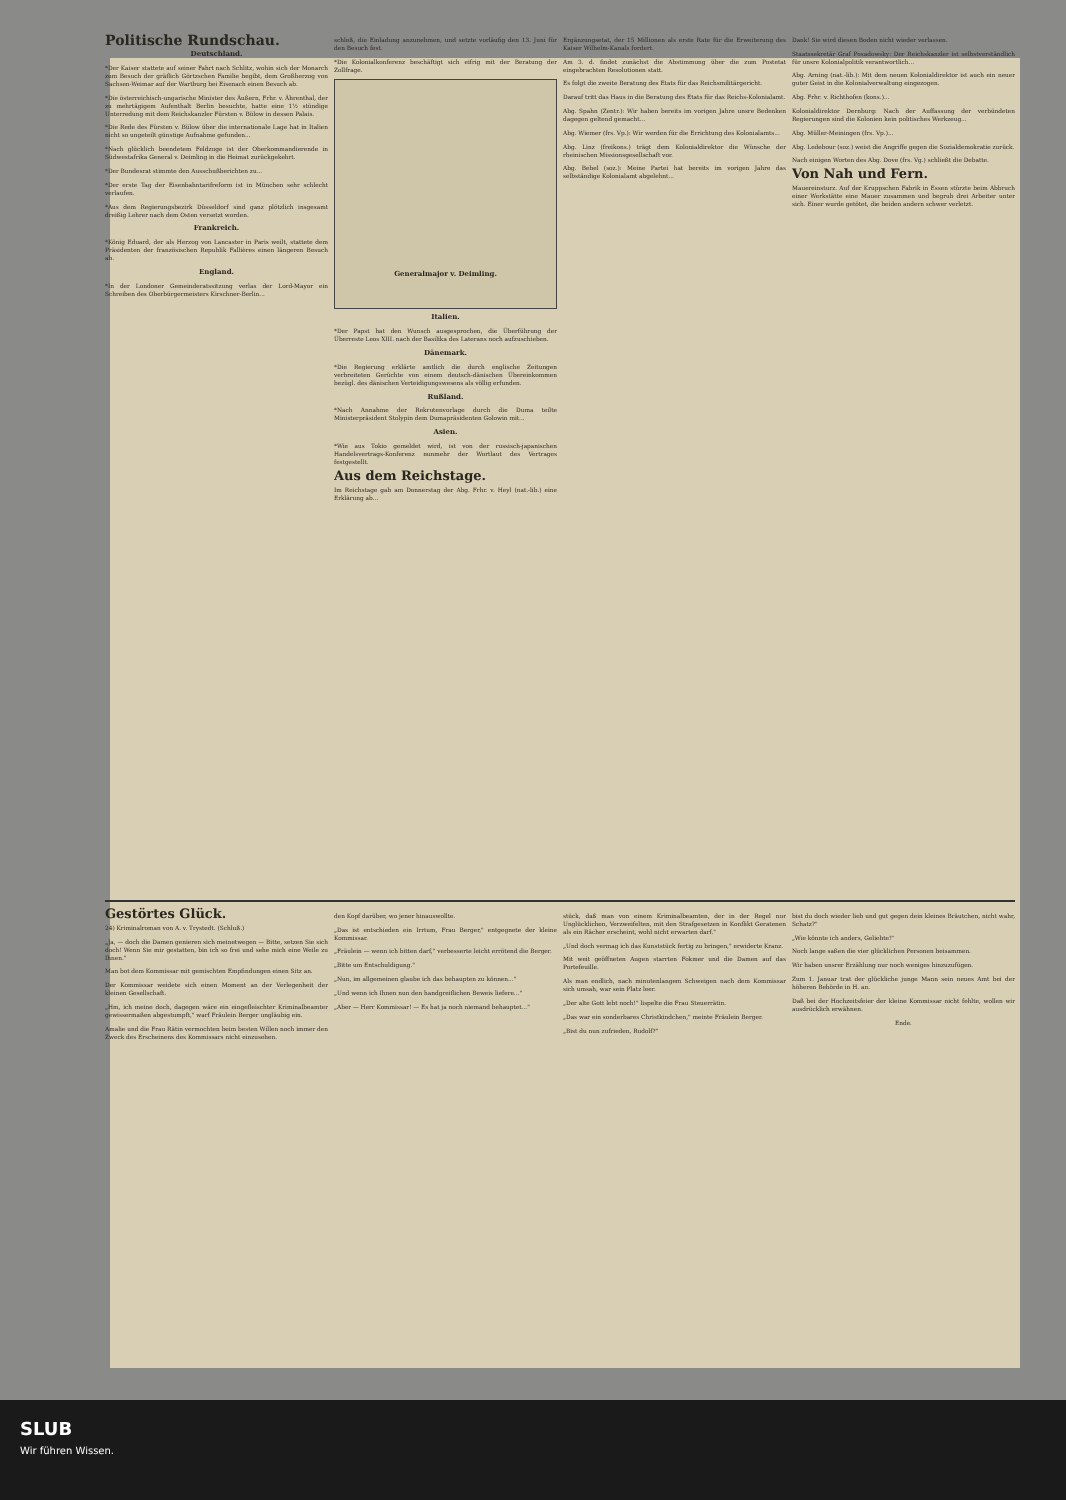Politische Rundschau.
Deutschland.
*Der Kaiser stattete auf seiner Fahrt nach Schlitz, wohin sich der Monarch zum Besuch der gräflich Görtzschen Familie begibt, dem Großherzog von Sachsen-Weimar auf der Wartburg bei Eisenach einen Besuch ab.
*Die österreichisch-ungarische Minister des Äußern, Frhr. v. Ährenthal, der zu mehrtägigem Aufenthalt Berlin besuchte, hatte eine 1½ stündige Unterredung mit dem Reichskanzler Fürsten v. Bülow in dessen Palais.
*Die Rede des Fürsten v. Bülow über die internationale Lage hat in Italien nicht so ungeteilt günstige Aufnahme gefunden...
*Nach glücklich beendetem Feldzuge ist der Oberkommandierende in Südwestafrika General v. Deimling in die Heimat zurückgekehrt.
*Der Bundesrat stimmte den Ausschußberichten zu...
*Der erste Tag der Eisenbahntarifreform ist in München sehr schlecht verlaufen.
*Aus dem Regierungsbezirk Düsseldorf sind ganz plötzlich insgesamt dreißig Lehrer nach dem Osten versetzt worden.
Frankreich.
*König Eduard, der als Herzog von Lancaster in Paris weilt, stattete dem Präsidenten der französischen Republik Fallières einen längeren Besuch ab.
England.
*In der Londoner Gemeinderatssitzung verlas der Lord-Mayor ein Schreiben des Oberbürgermeisters Kirschner-Berlin...
schloß, die Einladung anzunehmen, und setzte vorläufig den 13. Juni für den Besuch fest.
*Die Kolonialkonferenz beschäftigt sich eifrig mit der Beratung der Zollfrage.
Generalmajor v. Deimling.
Italien.
*Der Papst hat den Wunsch ausgesprochen, die Überführung der Überreste Leos XIII. nach der Basilika des Laterans noch aufzuschieben.
Dänemark.
*Die Regierung erklärte amtlich die durch englische Zeitungen verbreiteten Gerüchte von einem deutsch-dänischen Übereinkommen bezügl. des dänischen Verteidigungswesens als völlig erfunden.
Rußland.
*Nach Annahme der Rekrutenvorlage durch die Duma teilte Ministerpräsident Stolypin dem Dumapräsidenten Golowin mit...
Asien.
*Wie aus Tokio gemeldet wird, ist von der russisch-japanischen Handelsvertrags-Konferenz nunmehr der Wortlaut des Vertrages festgestellt.
Aus dem Reichstage.
Im Reichstage gab am Donnerstag der Abg. Frhr. v. Heyl (nat.-lib.) eine Erklärung ab...
Ergänzungsetat, der 15 Millionen als erste Rate für die Erweiterung des Kaiser Wilhelm-Kanals fordert.
Am 3. d. findet zunächst die Abstimmung über die zum Postetat eingebrachten Resolutionen statt.
Es folgt die zweite Beratung des Etats für das Reichsmilitärgericht.
Darauf tritt das Haus in die Beratung des Etats für das Reichs-Kolonialamt.
Abg. Spahn (Zentr.): Wir haben bereits im vorigen Jahre unsre Bedenken dagegen geltend gemacht...
Abg. Wiemer (frs. Vp.): Wir werden für die Errichtung des Kolonialamts...
Abg. Linz (freikons.) trägt dem Kolonialdirektor die Wünsche der rheinischen Missionsgesellschaft vor.
Abg. Bebel (soz.): Meine Partei hat bereits im vorigen Jahre das selbständige Kolonialamt abgelehnt...
Dank! Sie wird diesen Boden nicht wieder verlassen.
Staatssekretär Graf Posadowsky: Der Reichskanzler ist selbstverständlich für unsre Kolonialpolitik verantwortlich...
Abg. Arning (nat.-lib.): Mit dem neuen Kolonialdirektor ist auch ein neuer guter Geist in die Kolonialverwaltung eingezogen.
Abg. Frhr. v. Richthofen (kons.)...
Kolonialdirektor Dernburg: Nach der Auffassung der verbündeten Regierungen sind die Kolonien kein politisches Werkzeug...
Abg. Müller-Meiningen (frs. Vp.)...
Abg. Ledebour (soz.) weist die Angriffe gegen die Sozialdemokratie zurück.
Nach einigen Worten des Abg. Dove (frs. Vg.) schließt die Debatte.
Von Nah und Fern.
Mauereinsturz. Auf der Kruppschen Fabrik in Essen stürzte beim Abbruch einer Werkstätte eine Mauer zusammen und begrub drei Arbeiter unter sich. Einer wurde getötet, die beiden andern schwer verletzt.
Gestörtes Glück.
24) Kriminalroman von A. v. Trystedt. (Schluß.)
„Ja, — doch die Damen genieren sich meinetwegen — Bitte, setzen Sie sich doch! Wenn Sie mir gestatten, bin ich so frei und sehe mich eine Weile zu Ihnen."
Man bot dem Kommissar mit gemischten Empfindungen einen Sitz an.
Der Kommissar weidete sich einen Moment an der Verlegenheit der kleinen Gesellschaft.
„Hm, ich meine doch, dagegen wäre ein eingefleischter Kriminalbeamter gewissermaßen abgestumpft," warf Fräulein Berger ungläubig ein.
Amalie und die Frau Rätin vermochten beim besten Willen noch immer den Zweck des Erscheinens des Kommissars nicht einzusehen.
den Kopf darüber, wo jener hinauswollte.
„Das ist entschieden ein Irrtum, Frau Berger," entgegnete der kleine Kommissar.
„Fräulein — wenn ich bitten darf," verbesserte leicht errötend die Berger.
„Bitte um Entschuldigung."
„Nun, im allgemeinen glaube ich das behaupten zu können..."
„Und wenn ich Ihnen nun den handgreiflichen Beweis liefere..."
„Aber — Herr Kommissar! — Es hat ja noch niemand behauptet..."
stück, daß man von einem Kriminalbeamten, der in der Regel nur Unglücklichen, Verzweifelten, mit den Strafgesetzen in Konflikt Geratenen als ein Rächer erscheint, wohl nicht erwarten darf."
„Und doch vermag ich das Kunststück fertig zu bringen," erwiderte Kranz.
Mit weit geöffneten Augen starrten Fokmer und die Damen auf das Portefeuille.
Als man endlich, nach minutenlangem Schweigen nach dem Kommissar sich umsah, war sein Platz leer.
„Der alte Gott lebt noch!" lispelte die Frau Steuerrätin.
„Das war ein sonderbares Christkindchen," meinte Fräulein Berger.
„Bist du nun zufrieden, Rudolf?"
bist du doch wieder lieb und gut gegen dein kleines Bräutchen, nicht wahr, Schatz?"
„Wie könnte ich anders, Geliebte!"
Noch lange saßen die vier glücklichen Personen beisammen.
Wir haben unsrer Erzählung nur noch weniges hinzuzufügen.
Zum 1. Januar trat der glückliche junge Mann sein neues Amt bei der höheren Behörde in H. an.
Daß bei der Hochzeitsfeier der kleine Kommissar nicht fehlte, wollen wir ausdrücklich erwähnen.
Ende.
SLUB
Wir führen Wissen.